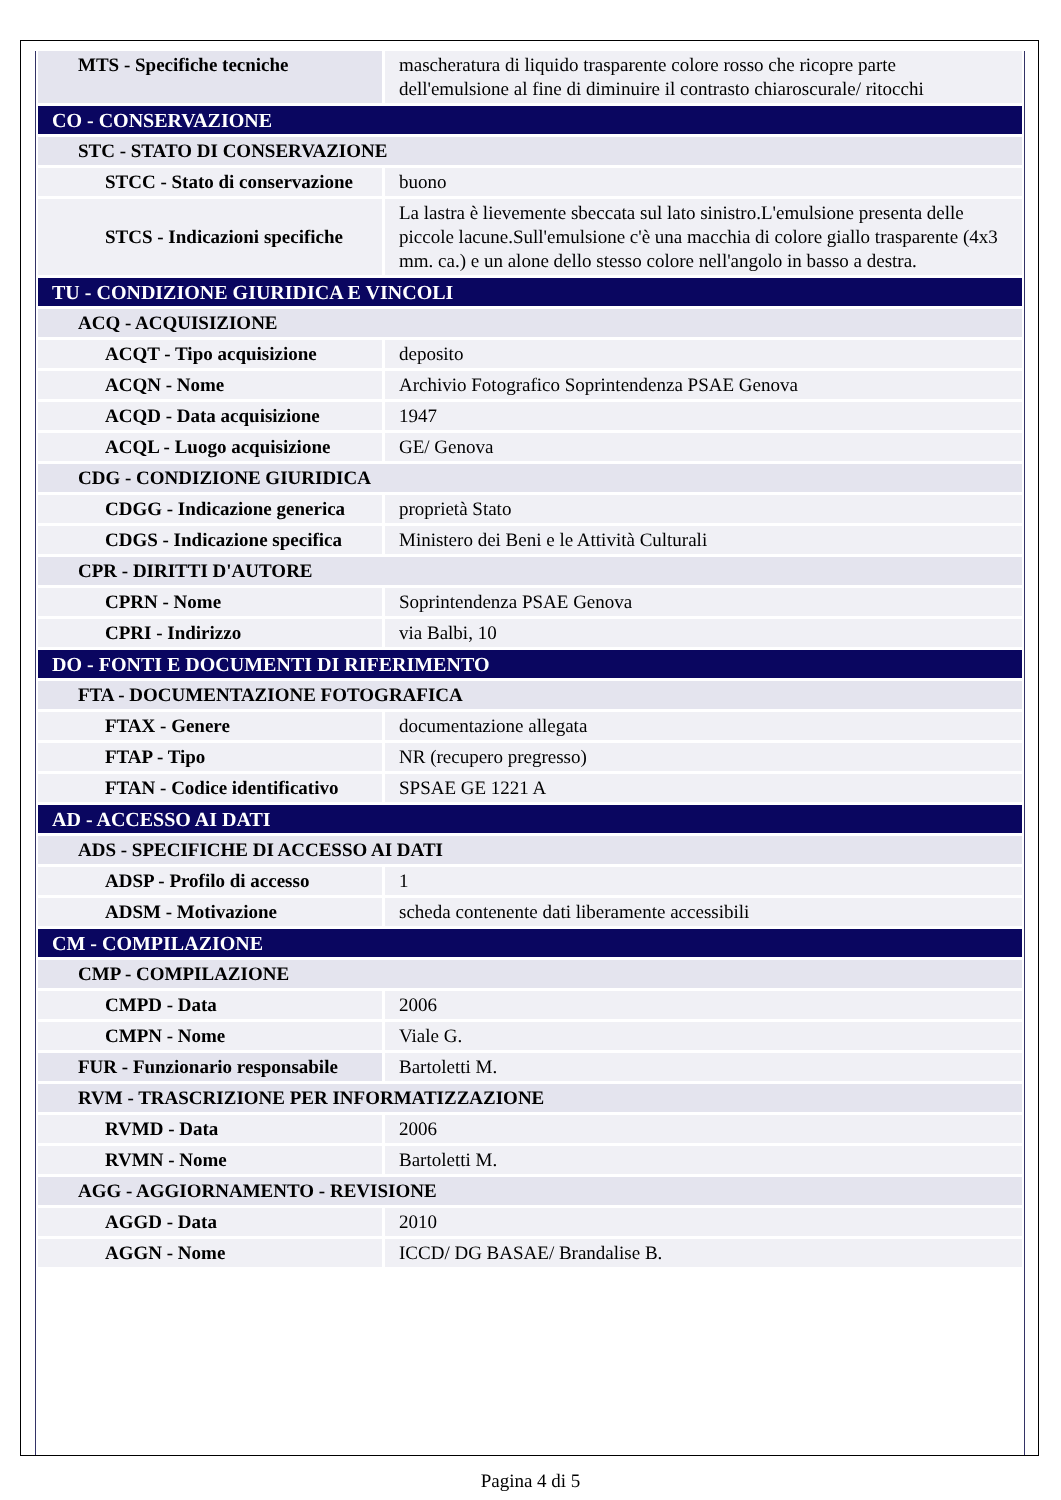| MTS - Specifiche tecniche | mascheratura di liquido trasparente colore rosso che ricopre parte dell'emulsione al fine di diminuire il contrasto chiaroscurale/ ritocchi |
| CO - CONSERVAZIONE | |
| STC - STATO DI CONSERVAZIONE | |
| STCC - Stato di conservazione | buono |
| STCS - Indicazioni specifiche | La lastra è lievemente sbeccata sul lato sinistro.L'emulsione presenta delle piccole lacune.Sull'emulsione c'è una macchia di colore giallo trasparente (4x3 mm. ca.) e un alone dello stesso colore nell'angolo in basso a destra. |
| TU - CONDIZIONE GIURIDICA E VINCOLI | |
| ACQ - ACQUISIZIONE | |
| ACQT - Tipo acquisizione | deposito |
| ACQN - Nome | Archivio Fotografico Soprintendenza PSAE Genova |
| ACQD - Data acquisizione | 1947 |
| ACQL - Luogo acquisizione | GE/ Genova |
| CDG - CONDIZIONE GIURIDICA | |
| CDGG - Indicazione generica | proprietà Stato |
| CDGS - Indicazione specifica | Ministero dei Beni e le Attività Culturali |
| CPR - DIRITTI D'AUTORE | |
| CPRN - Nome | Soprintendenza PSAE Genova |
| CPRI - Indirizzo | via Balbi, 10 |
| DO - FONTI E DOCUMENTI DI RIFERIMENTO | |
| FTA - DOCUMENTAZIONE FOTOGRAFICA | |
| FTAX - Genere | documentazione allegata |
| FTAP - Tipo | NR (recupero pregresso) |
| FTAN - Codice identificativo | SPSAE GE 1221 A |
| AD - ACCESSO AI DATI | |
| ADS - SPECIFICHE DI ACCESSO AI DATI | |
| ADSP - Profilo di accesso | 1 |
| ADSM - Motivazione | scheda contenente dati liberamente accessibili |
| CM - COMPILAZIONE | |
| CMP - COMPILAZIONE | |
| CMPD - Data | 2006 |
| CMPN - Nome | Viale G. |
| FUR - Funzionario responsabile | Bartoletti M. |
| RVM - TRASCRIZIONE PER INFORMATIZZAZIONE | |
| RVMD - Data | 2006 |
| RVMN - Nome | Bartoletti M. |
| AGG - AGGIORNAMENTO - REVISIONE | |
| AGGD - Data | 2010 |
| AGGN - Nome | ICCD/ DG BASAE/ Brandalise B. |
Pagina 4 di 5